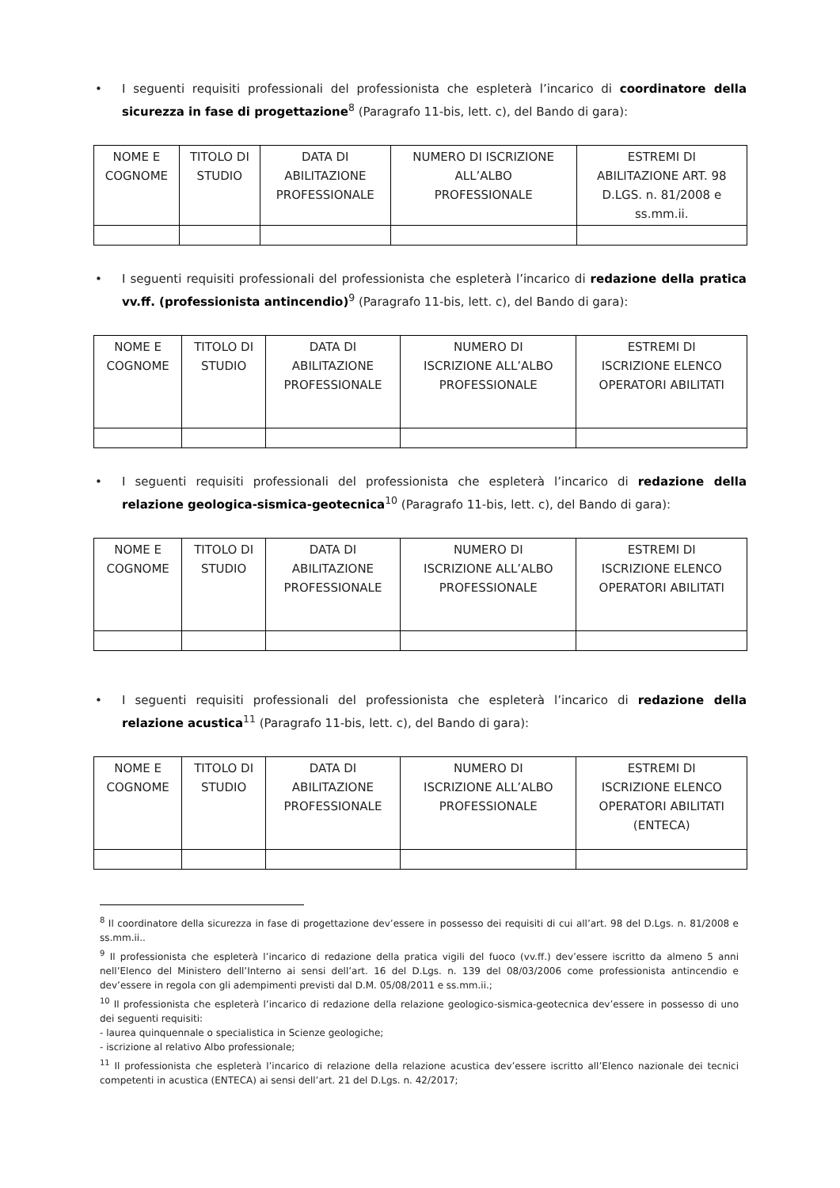• I seguenti requisiti professionali del professionista che espleterà l’incarico di coordinatore della sicurezza in fase di progettazione<sup>8</sup> (Paragrafo 11-bis, lett. c), del Bando di gara):
| NOME E COGNOME | TITOLO DI STUDIO | DATA DI ABILITAZIONE PROFESSIONALE | NUMERO DI ISCRIZIONE ALL’ALBO PROFESSIONALE | ESTREMI DI ABILITAZIONE ART. 98 D.LGS. n. 81/2008 e ss.mm.ii. |
• I seguenti requisiti professionali del professionista che espleterà l’incarico di redazione della pratica vv.ff. (professionista antincendio)<sup>9</sup> (Paragrafo 11-bis, lett. c), del Bando di gara):
| NOME E COGNOME | TITOLO DI STUDIO | DATA DI ABILITAZIONE PROFESSIONALE | NUMERO DI ISCRIZIONE ALL’ALBO PROFESSIONALE | ESTREMI DI ISCRIZIONE ELENCO OPERATORI ABILITATI |
• I seguenti requisiti professionali del professionista che espleterà l’incarico di redazione della relazione geologica-sismica-geotecnica<sup>10</sup> (Paragrafo 11-bis, lett. c), del Bando di gara):
| NOME E COGNOME | TITOLO DI STUDIO | DATA DI ABILITAZIONE PROFESSIONALE | NUMERO DI ISCRIZIONE ALL’ALBO PROFESSIONALE | ESTREMI DI ISCRIZIONE ELENCO OPERATORI ABILITATI |
• I seguenti requisiti professionali del professionista che espleterà l’incarico di redazione della relazione acustica<sup>11</sup> (Paragrafo 11-bis, lett. c), del Bando di gara):
| NOME E COGNOME | TITOLO DI STUDIO | DATA DI ABILITAZIONE PROFESSIONALE | NUMERO DI ISCRIZIONE ALL’ALBO PROFESSIONALE | ESTREMI DI ISCRIZIONE ELENCO OPERATORI ABILITATI (ENTECA) |
<sup>8</sup> Il coordinatore della sicurezza in fase di progettazione dev’essere in possesso dei requisiti di cui all’art. 98 del D.Lgs. n. 81/2008 e ss.mm.ii..
<sup>9</sup> Il professionista che espleterà l’incarico di redazione della pratica vigili del fuoco (vv.ff.) dev’essere iscritto da almeno 5 anni nell’Elenco del Ministero dell’Interno ai sensi dell’art. 16 del D.Lgs. n. 139 del 08/03/2006 come professionista antincendio e dev’essere in regola con gli adempimenti previsti dal D.M. 05/08/2011 e ss.mm.ii.;
<sup>10</sup> Il professionista che espleterà l’incarico di redazione della relazione geologico-sismica-geotecnica dev’essere in possesso di uno dei seguenti requisiti:
- laurea quinquennale o specialistica in Scienze geologiche;
- iscrizione al relativo Albo professionale;
<sup>11</sup> Il professionista che espleterà l’incarico di relazione della relazione acustica dev’essere iscritto all’Elenco nazionale dei tecnici competenti in acustica (ENTECA) ai sensi dell’art. 21 del D.Lgs. n. 42/2017;